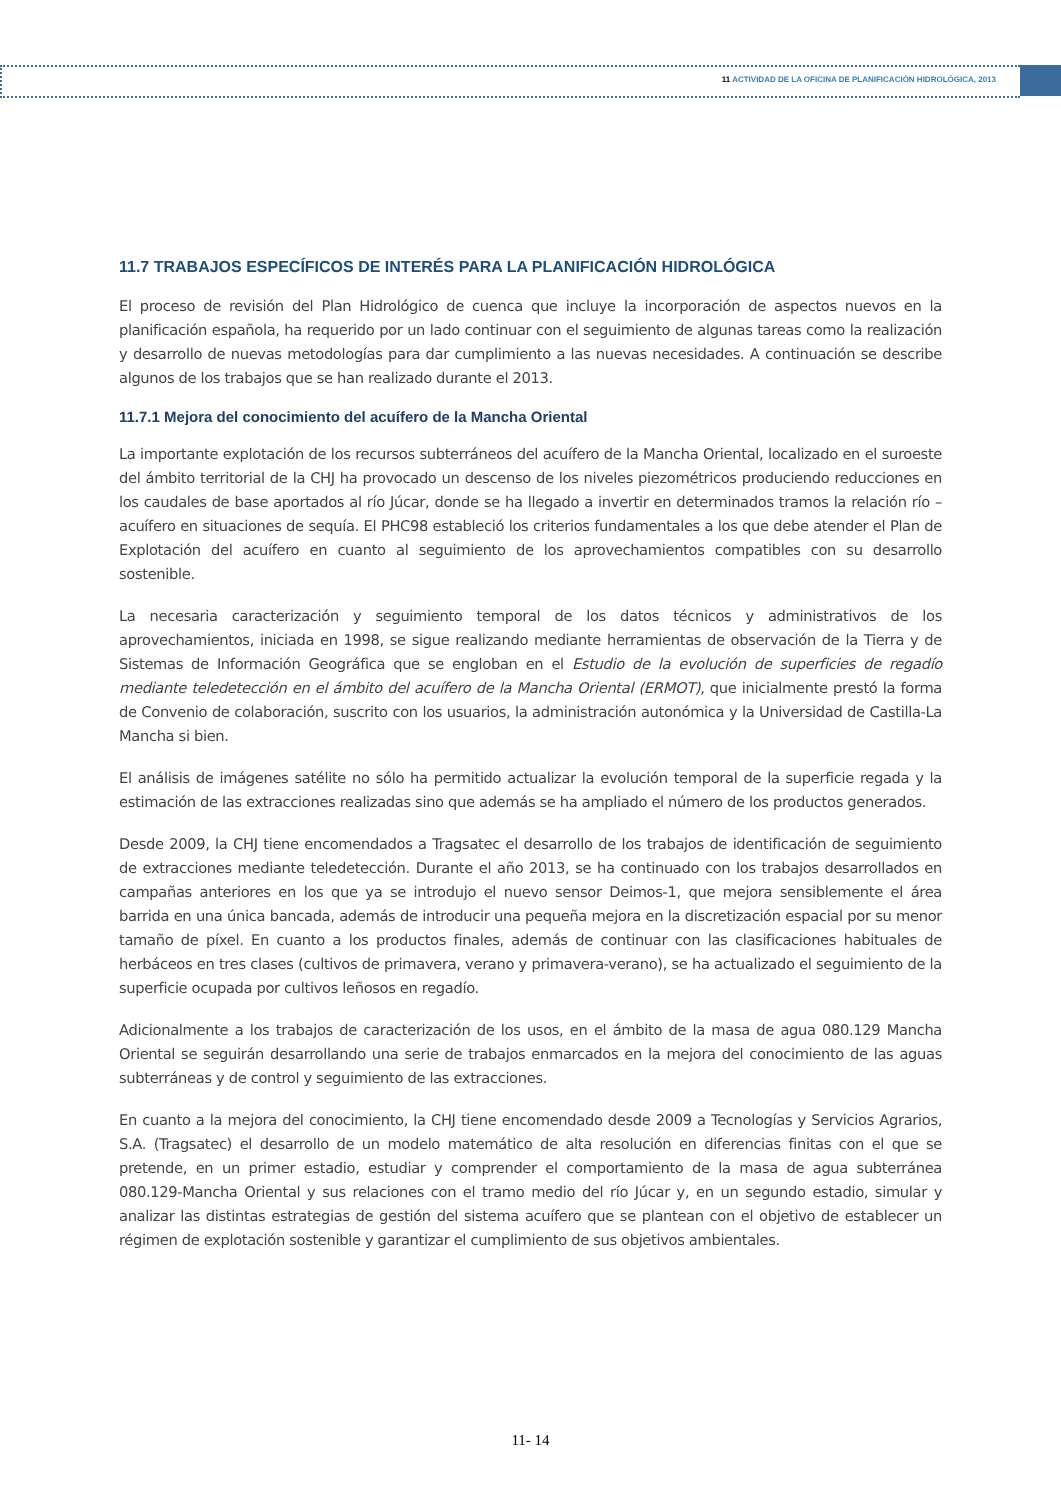11 ACTIVIDAD DE LA OFICINA DE PLANIFICACIÓN HIDROLÓGICA, 2013
11.7 TRABAJOS ESPECÍFICOS DE INTERÉS PARA LA PLANIFICACIÓN HIDROLÓGICA
El proceso de revisión del Plan Hidrológico de cuenca que incluye la incorporación de aspectos nuevos en la planificación española, ha requerido por un lado continuar con el seguimiento de algunas tareas como la realización y desarrollo de nuevas metodologías para dar cumplimiento a las nuevas necesidades. A continuación se describe algunos de los trabajos que se han realizado durante el 2013.
11.7.1 Mejora del conocimiento del acuífero de la Mancha Oriental
La importante explotación de los recursos subterráneos del acuífero de la Mancha Oriental, localizado en el suroeste del ámbito territorial de la CHJ ha provocado un descenso de los niveles piezométricos produciendo reducciones en los caudales de base aportados al río Júcar, donde se ha llegado a invertir en determinados tramos la relación río – acuífero en situaciones de sequía. El PHC98 estableció los criterios fundamentales a los que debe atender el Plan de Explotación del acuífero en cuanto al seguimiento de los aprovechamientos compatibles con su desarrollo sostenible.
La necesaria caracterización y seguimiento temporal de los datos técnicos y administrativos de los aprovechamientos, iniciada en 1998, se sigue realizando mediante herramientas de observación de la Tierra y de Sistemas de Información Geográfica que se engloban en el Estudio de la evolución de superficies de regadío mediante teledetección en el ámbito del acuífero de la Mancha Oriental (ERMOT), que inicialmente prestó la forma de Convenio de colaboración, suscrito con los usuarios, la administración autonómica y la Universidad de Castilla-La Mancha si bien.
El análisis de imágenes satélite no sólo ha permitido actualizar la evolución temporal de la superficie regada y la estimación de las extracciones realizadas sino que además se ha ampliado el número de los productos generados.
Desde 2009, la CHJ tiene encomendados a Tragsatec el desarrollo de los trabajos de identificación de seguimiento de extracciones mediante teledetección. Durante el año 2013, se ha continuado con los trabajos desarrollados en campañas anteriores en los que ya se introdujo el nuevo sensor Deimos-1, que mejora sensiblemente el área barrida en una única bancada, además de introducir una pequeña mejora en la discretización espacial por su menor tamaño de píxel. En cuanto a los productos finales, además de continuar con las clasificaciones habituales de herbáceos en tres clases (cultivos de primavera, verano y primavera-verano), se ha actualizado el seguimiento de la superficie ocupada por cultivos leñosos en regadío.
Adicionalmente a los trabajos de caracterización de los usos, en el ámbito de la masa de agua 080.129 Mancha Oriental se seguirán desarrollando una serie de trabajos enmarcados en la mejora del conocimiento de las aguas subterráneas y de control y seguimiento de las extracciones.
En cuanto a la mejora del conocimiento, la CHJ tiene encomendado desde 2009 a Tecnologías y Servicios Agrarios, S.A. (Tragsatec) el desarrollo de un modelo matemático de alta resolución en diferencias finitas con el que se pretende, en un primer estadio, estudiar y comprender el comportamiento de la masa de agua subterránea 080.129-Mancha Oriental y sus relaciones con el tramo medio del río Júcar y, en un segundo estadio, simular y analizar las distintas estrategias de gestión del sistema acuífero que se plantean con el objetivo de establecer un régimen de explotación sostenible y garantizar el cumplimiento de sus objetivos ambientales.
11- 14